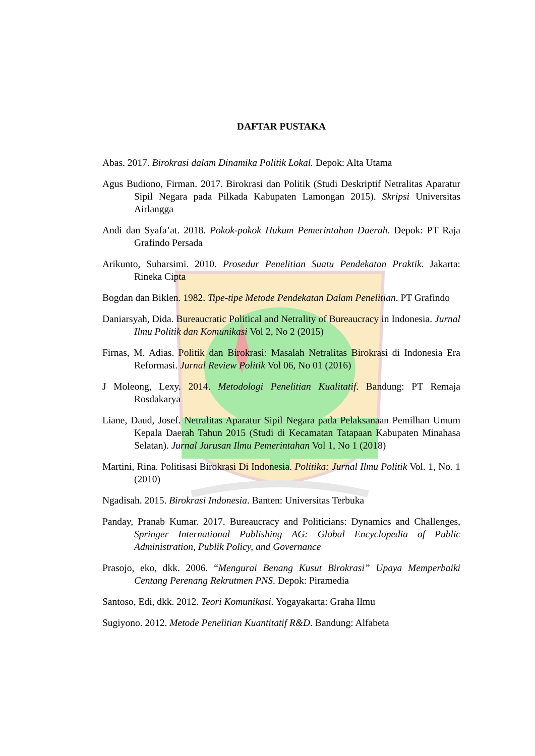DAFTAR PUSTAKA
Abas. 2017. Birokrasi dalam Dinamika Politik Lokal. Depok: Alta Utama
Agus Budiono, Firman. 2017. Birokrasi dan Politik (Studi Deskriptif Netralitas Aparatur Sipil Negara pada Pilkada Kabupaten Lamongan 2015). Skripsi Universitas Airlangga
Andi dan Syafa’at. 2018. Pokok-pokok Hukum Pemerintahan Daerah. Depok: PT Raja Grafindo Persada
Arikunto, Suharsimi. 2010. Prosedur Penelitian Suatu Pendekatan Praktik. Jakarta: Rineka Cipta
Bogdan dan Biklen. 1982. Tipe-tipe Metode Pendekatan Dalam Penelitian. PT Grafindo
Daniarsyah, Dida. Bureaucratic Political and Netrality of Bureaucracy in Indonesia. Jurnal Ilmu Politik dan Komunikasi Vol 2, No 2 (2015)
Firnas, M. Adias. Politik dan Birokrasi: Masalah Netralitas Birokrasi di Indonesia Era Reformasi. Jurnal Review Politik Vol 06, No 01 (2016)
J Moleong, Lexy. 2014. Metodologi Penelitian Kualitatif. Bandung: PT Remaja Rosdakarya
Liane, Daud, Josef. Netralitas Aparatur Sipil Negara pada Pelaksanaan Pemilhan Umum Kepala Daerah Tahun 2015 (Studi di Kecamatan Tatapaan Kabupaten Minahasa Selatan). Jurnal Jurusan Ilmu Pemerintahan Vol 1, No 1 (2018)
Martini, Rina. Politisasi Birokrasi Di Indonesia. Politika: Jurnal Ilmu Politik Vol. 1, No. 1 (2010)
Ngadisah. 2015. Birokrasi Indonesia. Banten: Universitas Terbuka
Panday, Pranab Kumar. 2017. Bureaucracy and Politicians: Dynamics and Challenges, Springer International Publishing AG: Global Encyclopedia of Public Administration, Publik Policy, and Governance
Prasojo, eko, dkk. 2006. “Mengurai Benang Kusut Birokrasi” Upaya Memperbaiki Centang Perenang Rekrutmen PNS. Depok: Piramedia
Santoso, Edi, dkk. 2012. Teori Komunikasi. Yogayakarta: Graha Ilmu
Sugiyono. 2012. Metode Penelitian Kuantitatif R&D. Bandung: Alfabeta